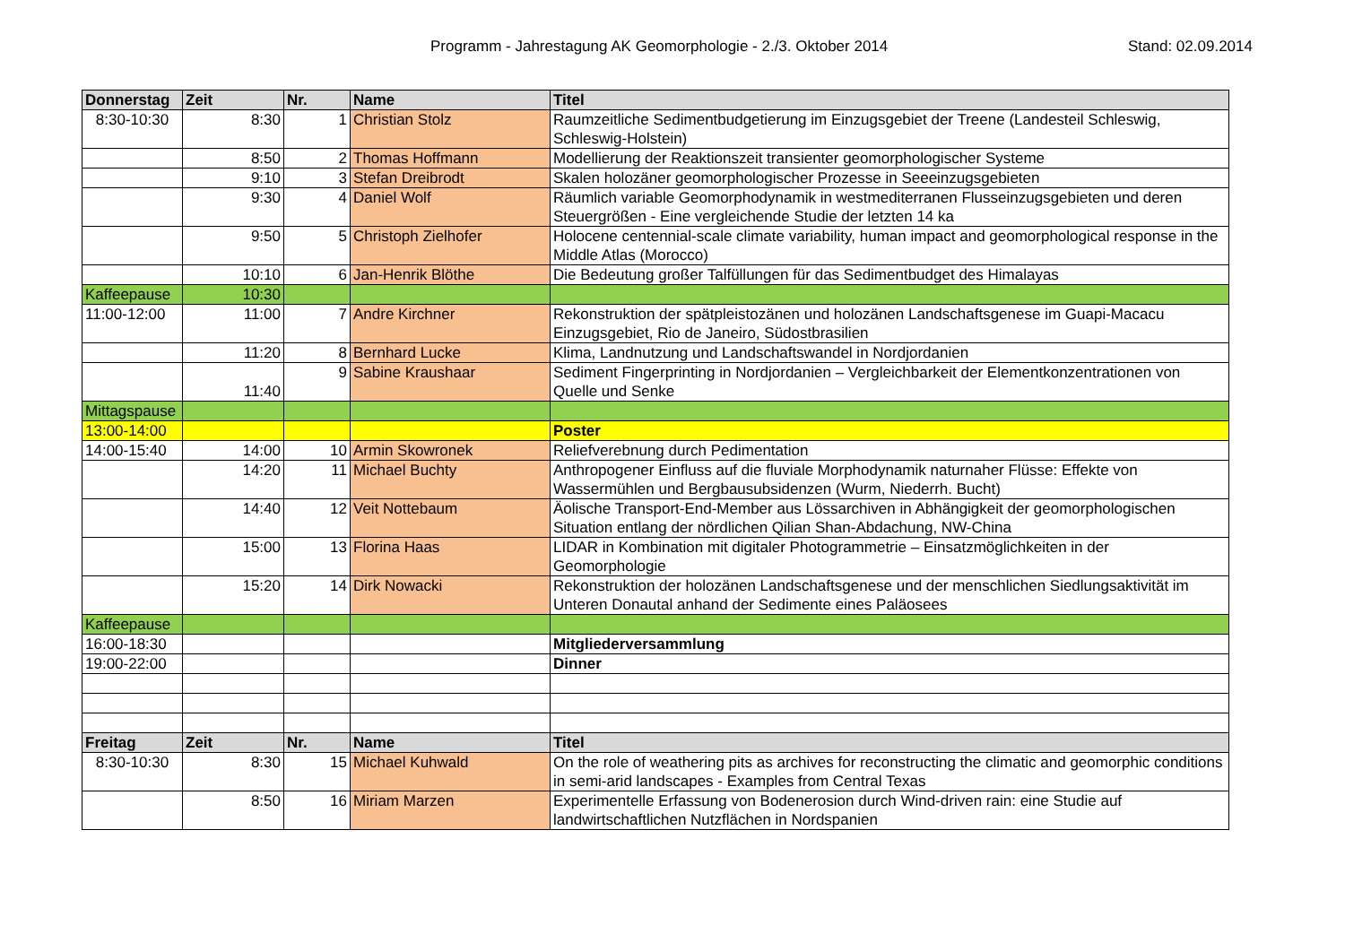Programm - Jahrestagung AK Geomorphologie - 2./3. Oktober 2014 Stand: 02.09.2014
| Donnerstag | Zeit | Nr. | Name | Titel |
| --- | --- | --- | --- | --- |
| 8:30-10:30 | 8:30 | 1 | Christian Stolz | Raumzeitliche Sedimentbudgetierung im Einzugsgebiet der Treene (Landesteil Schleswig, Schleswig-Holstein) |
| | 8:50 | 2 | Thomas Hoffmann | Modellierung der Reaktionszeit transienter geomorphologischer Systeme |
| | 9:10 | 3 | Stefan Dreibrodt | Skalen holozäner geomorphologischer Prozesse in Seeeinzugsgebieten |
| | 9:30 | 4 | Daniel Wolf | Räumlich variable Geomorphodynamik in westmediterranen Flusseinzugsgebieten und deren Steuergrößen - Eine vergleichende Studie der letzten 14 ka |
| | 9:50 | 5 | Christoph Zielhofer | Holocene centennial-scale climate variability, human impact and geomorphological response in the Middle Atlas (Morocco) |
| | 10:10 | 6 | Jan-Henrik Blöthe | Die Bedeutung großer Talfüllungen für das Sedimentbudget des Himalayas |
| Kaffeepause | 10:30 | | | |
| 11:00-12:00 | 11:00 | 7 | Andre Kirchner | Rekonstruktion der spätpleistozänen und holozänen Landschaftsgenese im Guapi-Macacu Einzugsgebiet, Rio de Janeiro, Südostbrasilien |
| | 11:20 | 8 | Bernhard Lucke | Klima, Landnutzung und Landschaftswandel in Nordjordanien |
| | 11:40 | 9 | Sabine Kraushaar | Sediment Fingerprinting in Nordjordanien – Vergleichbarkeit der Elementkonzentrationen von Quelle und Senke |
| Mittagspause | | | | |
| 13:00-14:00 | | | | Poster |
| 14:00-15:40 | 14:00 | 10 | Armin Skowronek | Reliefverebnung durch Pedimentation |
| | 14:20 | 11 | Michael Buchty | Anthropogener Einfluss auf die fluviale Morphodynamik naturnaher Flüsse: Effekte von Wassermühlen und Bergbausubsidenzen (Wurm, Niederrh. Bucht) |
| | 14:40 | 12 | Veit Nottebaum | Äolische Transport-End-Member aus Lössarchiven in Abhängigkeit der geomorphologischen Situation entlang der nördlichen Qilian Shan-Abdachung, NW-China |
| | 15:00 | 13 | Florina Haas | LIDAR in Kombination mit digitaler Photogrammetrie – Einsatzmöglichkeiten in der Geomorphologie |
| | 15:20 | 14 | Dirk Nowacki | Rekonstruktion der holozänen Landschaftsgenese und der menschlichen Siedlungsaktivität im Unteren Donautal anhand der Sedimente eines Paläosees |
| Kaffeepause | | | | |
| 16:00-18:30 | | | | Mitgliederversammlung |
| 19:00-22:00 | | | | Dinner |
| Freitag | Zeit | Nr. | Name | Titel |
| 8:30-10:30 | 8:30 | 15 | Michael Kuhwald | On the role of weathering pits as archives for reconstructing the climatic and geomorphic conditions in semi-arid landscapes - Examples from Central Texas |
| | 8:50 | 16 | Miriam Marzen | Experimentelle Erfassung von Bodenerosion durch Wind-driven rain: eine Studie auf landwirtschaftlichen Nutzflächen in Nordspanien |